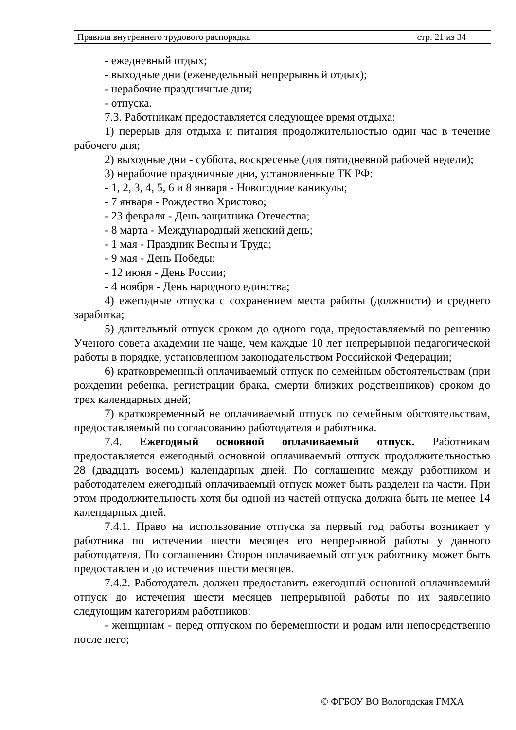| Правила внутреннего трудового распорядка | стр. 21 из 34 |
- ежедневный отдых;
- выходные дни (еженедельный непрерывный отдых);
- нерабочие праздничные дни;
- отпуска.
7.3. Работникам предоставляется следующее время отдыха:
1) перерыв для отдыха и питания продолжительностью один час в течение рабочего дня;
2) выходные дни - суббота, воскресенье (для пятидневной рабочей недели);
3) нерабочие праздничные дни, установленные ТК РФ:
- 1, 2, 3, 4, 5, 6 и 8 января - Новогодние каникулы;
- 7 января - Рождество Христово;
- 23 февраля - День защитника Отечества;
- 8 марта - Международный женский день;
- 1 мая - Праздник Весны и Труда;
- 9 мая - День Победы;
- 12 июня - День России;
- 4 ноября - День народного единства;
4) ежегодные отпуска с сохранением места работы (должности) и среднего заработка;
5) длительный отпуск сроком до одного года, предоставляемый по решению Ученого совета академии не чаще, чем каждые 10 лет непрерывной педагогической работы в порядке, установленном законодательством Российской Федерации;
6) кратковременный оплачиваемый отпуск по семейным обстоятельствам (при рождении ребенка, регистрации брака, смерти близких родственников) сроком до трех календарных дней;
7) кратковременный не оплачиваемый отпуск по семейным обстоятельствам, предоставляемый по согласованию работодателя и работника.
7.4. Ежегодный основной оплачиваемый отпуск. Работникам предоставляется ежегодный основной оплачиваемый отпуск продолжительностью 28 (двадцать восемь) календарных дней. По соглашению между работником и работодателем ежегодный оплачиваемый отпуск может быть разделен на части. При этом продолжительность хотя бы одной из частей отпуска должна быть не менее 14 календарных дней.
7.4.1. Право на использование отпуска за первый год работы возникает у работника по истечении шести месяцев его непрерывной работы у данного работодателя. По соглашению Сторон оплачиваемый отпуск работнику может быть предоставлен и до истечения шести месяцев.
7.4.2. Работодатель должен предоставить ежегодный основной оплачиваемый отпуск до истечения шести месяцев непрерывной работы по их заявлению следующим категориям работников:
- женщинам - перед отпуском по беременности и родам или непосредственно после него;
© ФГБОУ ВО Вологодская ГМХА